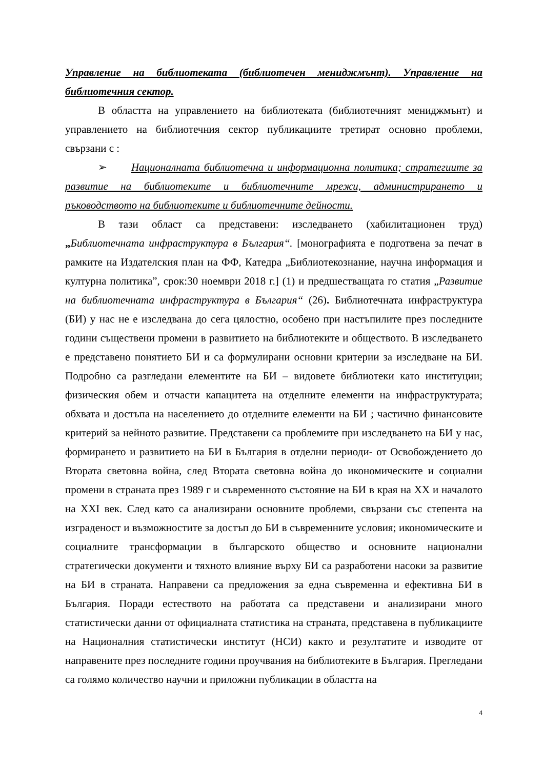Управление на библиотеката (библиотечен мениджмънт). Управление на библиотечния сектор.
В областта на управлението на библиотеката (библиотечният мениджмънт) и управлението на библиотечния сектор публикациите третират основно проблеми, свързани с :
➢ Националната библиотечна и информационна политика; стратегиите за развитие на библиотеките и библиотечните мрежи, администрирането и ръководството на библиотеките и библиотечните дейности.
В тази област са представени: изследването (хабилитационен труд) „Библиотечната инфраструктура в България“. [монографията е подготвена за печат в рамките на Издателския план на ФФ, Катедра „Библиотекознание, научна информация и културна политика”, срок:30 ноември 2018 г.] (1) и предшестващата го статия „Развитие на библиотечната инфраструктура в България“ (26). Библиотечната инфраструктура (БИ) у нас не е изследвана до сега цялостно, особено при настъпилите през последните години съществени промени в развитието на библиотеките и обществото. В изследването е представено понятието БИ и са формулирани основни критерии за изследване на БИ. Подробно са разгледани елементите на БИ – видовете библиотеки като институции; физическия обем и отчасти капацитета на отделните елементи на инфраструктурата; обхвата и достъпа на населението до отделните елементи на БИ ; частично финансовите критерий за нейното развитие. Представени са проблемите при изследването на БИ у нас, формирането и развитието на БИ в България в отделни периоди- от Освобождението до Втората световна война, след Втората световна война до икономическите и социални промени в страната през 1989 г и съвременното състояние на БИ в края на XX и началото на XXI век. След като са анализирани основните проблеми, свързани със степента на изграденост и възможностите за достъп до БИ в съвременните условия; икономическите и социалните трансформации в българското общество и основните национални стратегически документи и тяхното влияние върху БИ са разработени насоки за развитие на БИ в страната. Направени са предложения за една съвременна и ефективна БИ в България. Поради естеството на работата са представени и анализирани много статистически данни от официалната статистика на страната, представена в публикациите на Националния статистически институт (НСИ) както и резултатите и изводите от направените през последните години проучвания на библиотеките в България. Прегледани са голямо количество научни и приложни публикации в областта на
4